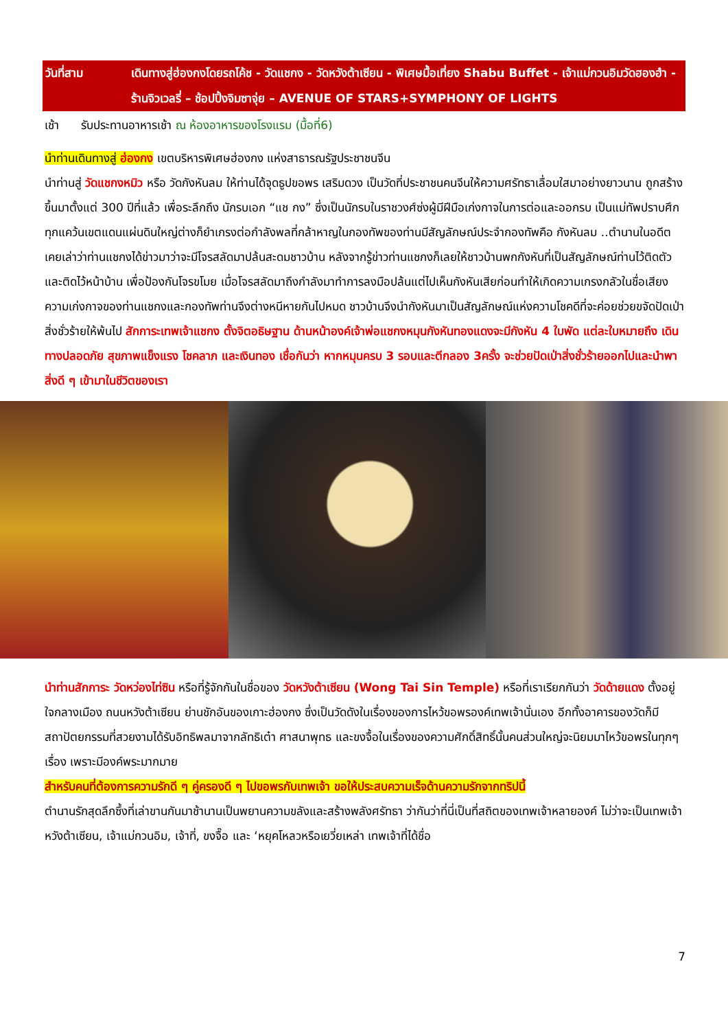วันที่สาม เดินทางสู่ฮ่องกงโดยรถโค้ช - วัดแชกง - วัดหวังต้าเซียน - พิเศษมื้อเที่ยง Shabu Buffet - เจ้าแม่กวนอิมวัดฮองฮำ - ร้านจิวเวลรี่ – ช้อปปิ้งจิมซาจุ่ย – AVENUE OF STARS+SYMPHONY OF LIGHTS
เช้า รับประทานอาหารเช้า ณ ห้องอาหารของโรงแรม (มื้อที่6)
นำท่านเดินทางสู่ ฮ่องกง เขตบริหารพิเศษฮ่องกง แห่งสาธารณรัฐประชาชนจีน
นำท่านสู่ วัดแชกงหมิว หรือ วัดกังหันลม ให้ท่านได้จุดธูปขอพร เสริมดวง เป็นวัดที่ประชาชนคนจีนให้ความศรัทธาเลื่อมใสมาอย่างยาวนาน ถูกสร้างขึ้นมาตั้งแต่ 300 ปีที่แล้ว เพื่อระลึกถึง นักรบเอก “แช กง” ซึ่งเป็นนักรบในราชวงศ์ซ่งผู้มีฝีมือเก่งกาจในการต่อและออกรบ เป็นแม่ทัพปราบศึก ทุกแคว้นเขตแดนแผ่นดินใหญ่ต่างก็ยำเกรงต่อกำลังพลที่กล้าหาญในกองทัพของท่านมีสัญลักษณ์ประจำกองทัพคือ กังหันลม ..ตำนานในอดีตเคยเล่าว่าท่านแชกงได้ข่าวมาว่าจะมีโจรสลัดมาปล้นสะดมชาวบ้าน หลังจากรู้ข่าวท่านแชกงก็เลยให้ชาวบ้านพกกังหันที่เป็นสัญลักษณ์ท่านไว้ติดตัวและติดไว้หน้าบ้าน เพื่อป้องกันโจรขโมย เมื่อโจรสลัดมาถึงกำลังมาทำการลงมือปล้นแต่ไปเห็นกังหันเสียก่อนทำให้เกิดความเกรงกลัวในชื่อเสียงความเก่งกาจของท่านแชกงและกองทัพท่านจึงต่างหนีหายกันไปหมด ชาวบ้านจึงนำกังหันมาเป็นสัญลักษณ์แห่งความโชคดีที่จะค่อยช่วยขจัดปัดเป่าสิ่งชั่วร้ายให้พ้นไป สักการะเทพเจ้าแชกง ตั้งจิตอธิษฐาน ด้านหน้าองค์เจ้าพ่อแชกงหมุนกังหันทองแดงจะมีกังหัน 4 ใบพัด แต่ละใบหมายถึง เดินทางปลอดภัย สุขภาพแข็งแรง โชคลาภ และเงินทอง เชื่อกันว่า หากหมุนครบ 3 รอบและตีกลอง 3ครั้ง จะช่วยปัดเป่าสิ่งชั่วร้ายออกไปและนำพาสิ่งดี ๆ เข้ามาในชีวิตของเรา
นำท่านสักการะ วัดหว่องไท่ซิน หรือที่รู้จักกันในชื่อของ วัดหวังต้าเซียน (Wong Tai Sin Temple) หรือที่เราเรียกกันว่า วัดด้ายแดง ตั้งอยู่ใจกลางเมือง ถนนหวังต้าเซียน ย่านชักอันของเกาะฮ่องกง ซึ่งเป็นวัดดังในเรื่องของการไหว้ขอพรองค์เทพเจ้านั่นเอง อีกทั้งอาคารของวัดก็มีสถาปัตยกรรมที่สวยงามได้รับอิทธิพลมาจากลัทธิเต๋า ศาสนาพุทธ และขงจื้อในเรื่องของความศักดิ์สิทธิ์นั้นคนส่วนใหญ่จะนิยมมาไหว้ขอพรในทุกๆ เรื่อง เพราะมีองค์พระมากมาย
สำหรับคนที่ต้องการความรักดี ๆ คู่ครองดี ๆ ไปขอพรกับเทพเจ้า ขอให้ประสบความเร็จด้านความรักจากทริปนี้
ตำนานรักสุดลึกซึ้งที่เล่าขานกันมาช้านานเป็นพยานความขลังและสร้างพลังศรัทธา ว่ากันว่าที่นี่เป็นที่สถิตของเทพเจ้าหลายองค์ ไม่ว่าจะเป็นเทพเจ้าหวังต้าเซียน, เจ้าแม่กวนอิม, เจ้าที่, ขงจื๊อ และ ‘หยุคโหลวหรือเยวี่ยเหล่า เทพเจ้าที่ได้ชื่อ
7